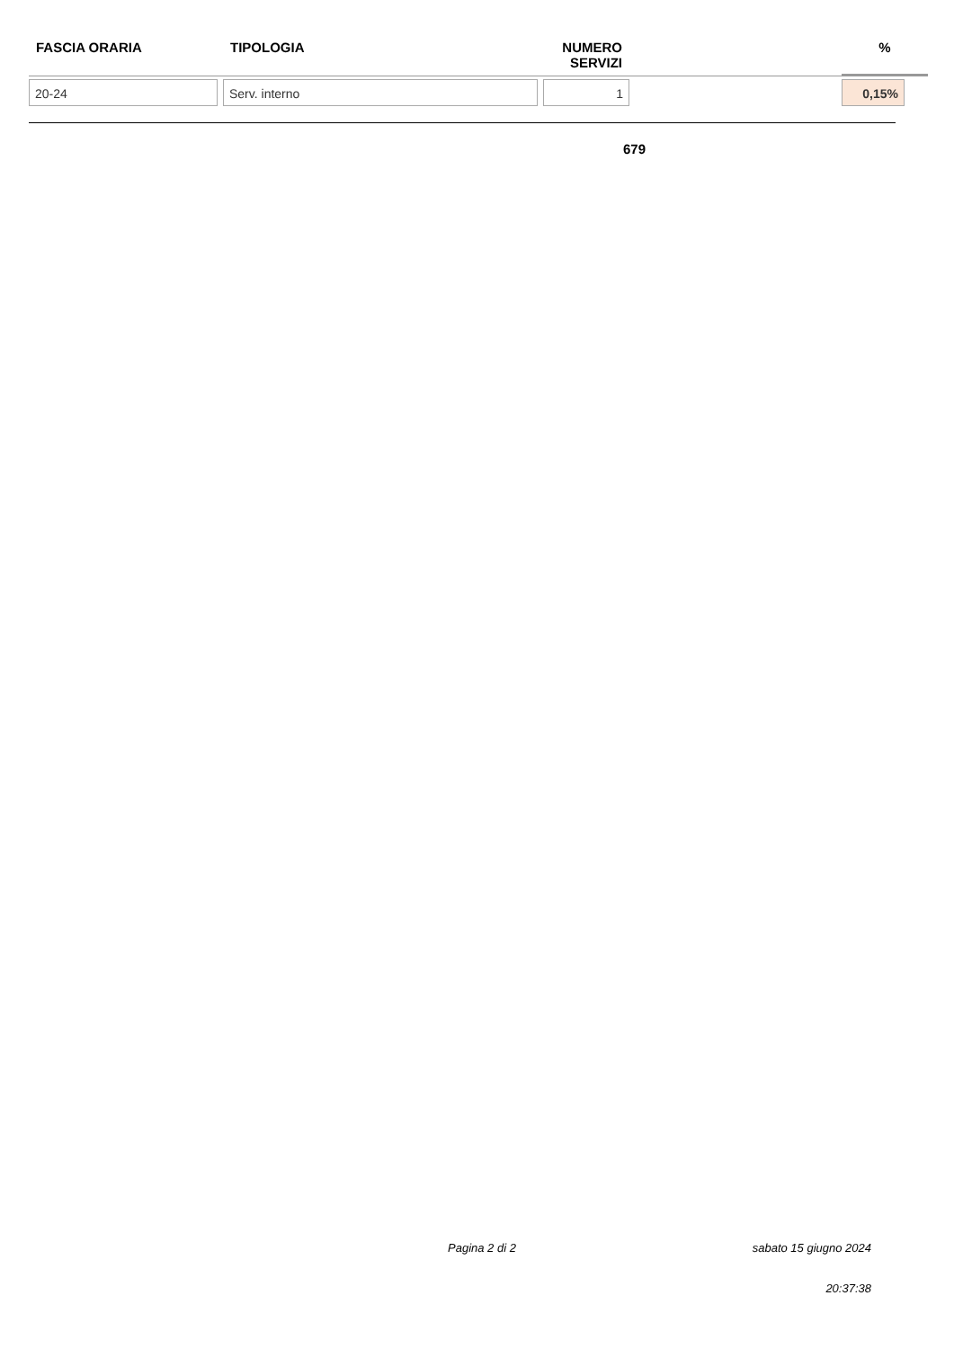| FASCIA ORARIA | TIPOLOGIA | NUMERO SERVIZI | | % |
| --- | --- | --- | --- | --- |
| 20-24 | Serv. interno | 1 | | 0,15% |
679
Pagina 2 di 2 sabato 15 giugno 2024
20:37:38